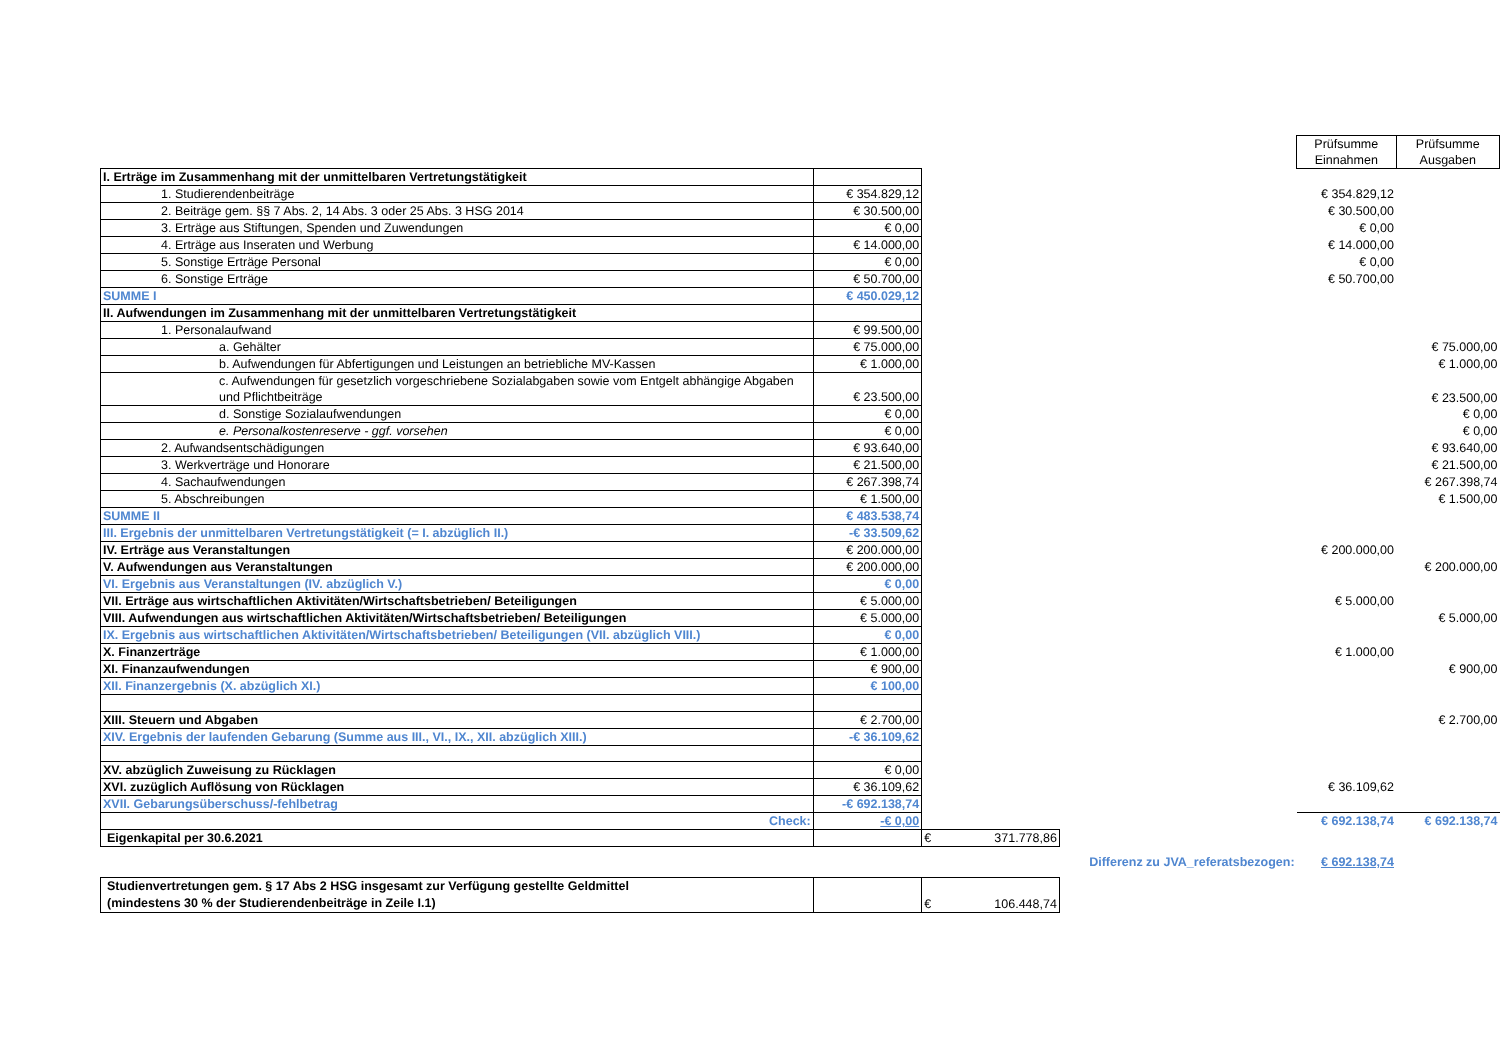| | | | | Prüfsumme Einnahmen | Prüfsumme Ausgaben |
| I. Erträge im Zusammenhang mit der unmittelbaren Vertretungstätigkeit | | | | | |
| 1. Studierendenbeiträge | € 354.829,12 | | | € 354.829,12 | |
| 2. Beiträge gem. §§ 7 Abs. 2, 14 Abs. 3 oder 25 Abs. 3 HSG 2014 | € 30.500,00 | | | € 30.500,00 | |
| 3. Erträge aus Stiftungen, Spenden und Zuwendungen | € 0,00 | | | € 0,00 | |
| 4. Erträge aus Inseraten und Werbung | € 14.000,00 | | | € 14.000,00 | |
| 5. Sonstige Erträge Personal | € 0,00 | | | € 0,00 | |
| 6. Sonstige Erträge | € 50.700,00 | | | € 50.700,00 | |
| SUMME I | € 450.029,12 | | | | |
| II. Aufwendungen im Zusammenhang mit der unmittelbaren Vertretungstätigkeit | | | | | |
| 1. Personalaufwand | € 99.500,00 | | | | |
| a. Gehälter | € 75.000,00 | | | | € 75.000,00 |
| b. Aufwendungen für Abfertigungen und Leistungen an betriebliche MV-Kassen | € 1.000,00 | | | | € 1.000,00 |
| c. Aufwendungen für gesetzlich vorgeschriebene Sozialabgaben sowie vom Entgelt abhängige Abgaben und Pflichtbeiträge | € 23.500,00 | | | | € 23.500,00 |
| d. Sonstige Sozialaufwendungen | € 0,00 | | | | € 0,00 |
| e. Personalkostenreserve - ggf. vorsehen | € 0,00 | | | | € 0,00 |
| 2. Aufwandsentschädigungen | € 93.640,00 | | | | € 93.640,00 |
| 3. Werkverträge und Honorare | € 21.500,00 | | | | € 21.500,00 |
| 4. Sachaufwendungen | € 267.398,74 | | | | € 267.398,74 |
| 5. Abschreibungen | € 1.500,00 | | | | € 1.500,00 |
| SUMME II | € 483.538,74 | | | | |
| III. Ergebnis der unmittelbaren Vertretungstätigkeit (= I. abzüglich II.) | -€ 33.509,62 | | | | |
| IV. Erträge aus Veranstaltungen | € 200.000,00 | | | € 200.000,00 | |
| V. Aufwendungen aus Veranstaltungen | € 200.000,00 | | | | € 200.000,00 |
| VI. Ergebnis aus Veranstaltungen (IV. abzüglich V.) | € 0,00 | | | | |
| VII. Erträge aus wirtschaftlichen Aktivitäten/Wirtschaftsbetrieben/ Beteiligungen | € 5.000,00 | | | € 5.000,00 | |
| VIII. Aufwendungen aus wirtschaftlichen Aktivitäten/Wirtschaftsbetrieben/ Beteiligungen | € 5.000,00 | | | | € 5.000,00 |
| IX. Ergebnis aus wirtschaftlichen Aktivitäten/Wirtschaftsbetrieben/ Beteiligungen (VII. abzüglich VIII.) | € 0,00 | | | | |
| X. Finanzerträge | € 1.000,00 | | | € 1.000,00 | |
| XI. Finanzaufwendungen | € 900,00 | | | | € 900,00 |
| XII. Finanzergebnis (X. abzüglich XI.) | € 100,00 | | | | |
| XIII. Steuern und Abgaben | € 2.700,00 | | | | € 2.700,00 |
| XIV. Ergebnis der laufenden Gebarung (Summe aus III., VI., IX., XII. abzüglich XIII.) | -€ 36.109,62 | | | | |
| XV. abzüglich Zuweisung zu Rücklagen | € 0,00 | | | | |
| XVI. zuzüglich Auflösung von Rücklagen | € 36.109,62 | | | € 36.109,62 | |
| XVII. Gebarungsüberschuss/-fehlbetrag | -€ 692.138,74 | | | | |
| Check: | -€ 0,00 | | | € 692.138,74 | € 692.138,74 |
| Eigenkapital per 30.6.2021 | | € 371.778,86 | | | |
| | | | Differenz zu JVA_referatsbezogen: | € 692.138,74 | |
| Studienvertretungen gem. § 17 Abs 2 HSG insgesamt zur Verfügung gestellte Geldmittel (mindestens 30 % der Studierendenbeiträge in Zeile I.1) | | € 106.448,74 | | | |